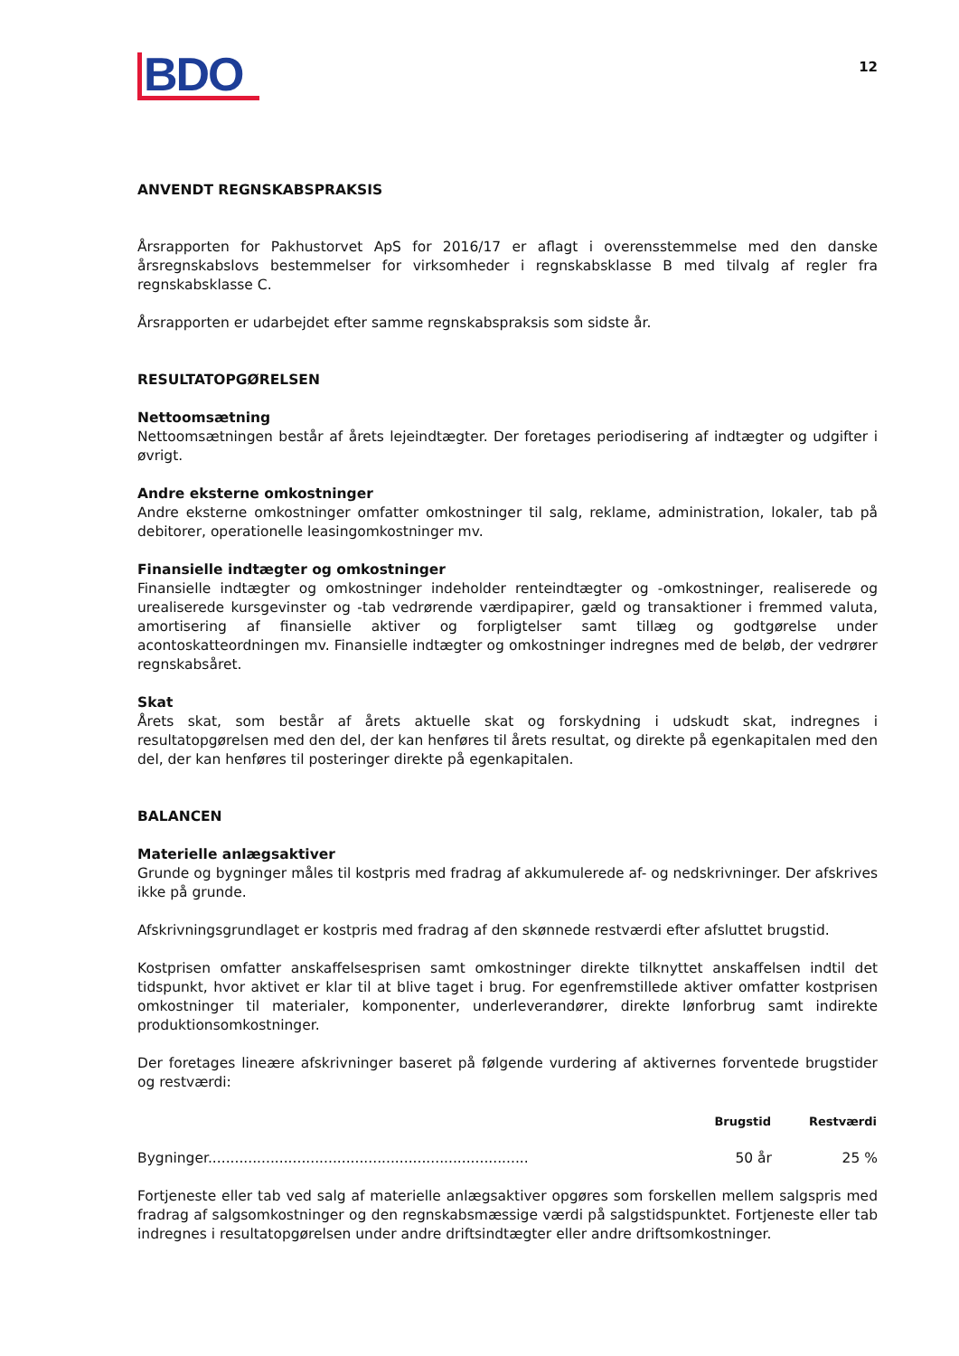BDO
12
ANVENDT REGNSKABSPRAKSIS
Årsrapporten for Pakhustorvet ApS for 2016/17 er aflagt i overensstemmelse med den danske årsregnskabslovs bestemmelser for virksomheder i regnskabsklasse B med tilvalg af regler fra regnskabsklasse C.
Årsrapporten er udarbejdet efter samme regnskabspraksis som sidste år.
RESULTATOPGØRELSEN
Nettoomsætning
Nettoomsætningen består af årets lejeindtægter. Der foretages periodisering af indtægter og udgifter i øvrigt.
Andre eksterne omkostninger
Andre eksterne omkostninger omfatter omkostninger til salg, reklame, administration, lokaler, tab på debitorer, operationelle leasingomkostninger mv.
Finansielle indtægter og omkostninger
Finansielle indtægter og omkostninger indeholder renteindtægter og -omkostninger, realiserede og urealiserede kursgevinster og -tab vedrørende værdipapirer, gæld og transaktioner i fremmed valuta, amortisering af finansielle aktiver og forpligtelser samt tillæg og godtgørelse under acontoskatteordningen mv. Finansielle indtægter og omkostninger indregnes med de beløb, der vedrører regnskabsåret.
Skat
Årets skat, som består af årets aktuelle skat og forskydning i udskudt skat, indregnes i resultatopgørelsen med den del, der kan henføres til årets resultat, og direkte på egenkapitalen med den del, der kan henføres til posteringer direkte på egenkapitalen.
BALANCEN
Materielle anlægsaktiver
Grunde og bygninger måles til kostpris med fradrag af akkumulerede af- og nedskrivninger. Der afskrives ikke på grunde.
Afskrivningsgrundlaget er kostpris med fradrag af den skønnede restværdi efter afsluttet brugstid.
Kostprisen omfatter anskaffelsesprisen samt omkostninger direkte tilknyttet anskaffelsen indtil det tidspunkt, hvor aktivet er klar til at blive taget i brug. For egenfremstillede aktiver omfatter kostprisen omkostninger til materialer, komponenter, underleverandører, direkte lønforbrug samt indirekte produktionsomkostninger.
Der foretages lineære afskrivninger baseret på følgende vurdering af aktivernes forventede brugstider og restværdi:
| | Brugstid | Restværdi |
| --- | --- | --- |
| Bygninger........................................................................ | 50 år | 25 % |
Fortjeneste eller tab ved salg af materielle anlægsaktiver opgøres som forskellen mellem salgspris med fradrag af salgsomkostninger og den regnskabsmæssige værdi på salgstidspunktet. Fortjeneste eller tab indregnes i resultatopgørelsen under andre driftsindtægter eller andre driftsomkostninger.